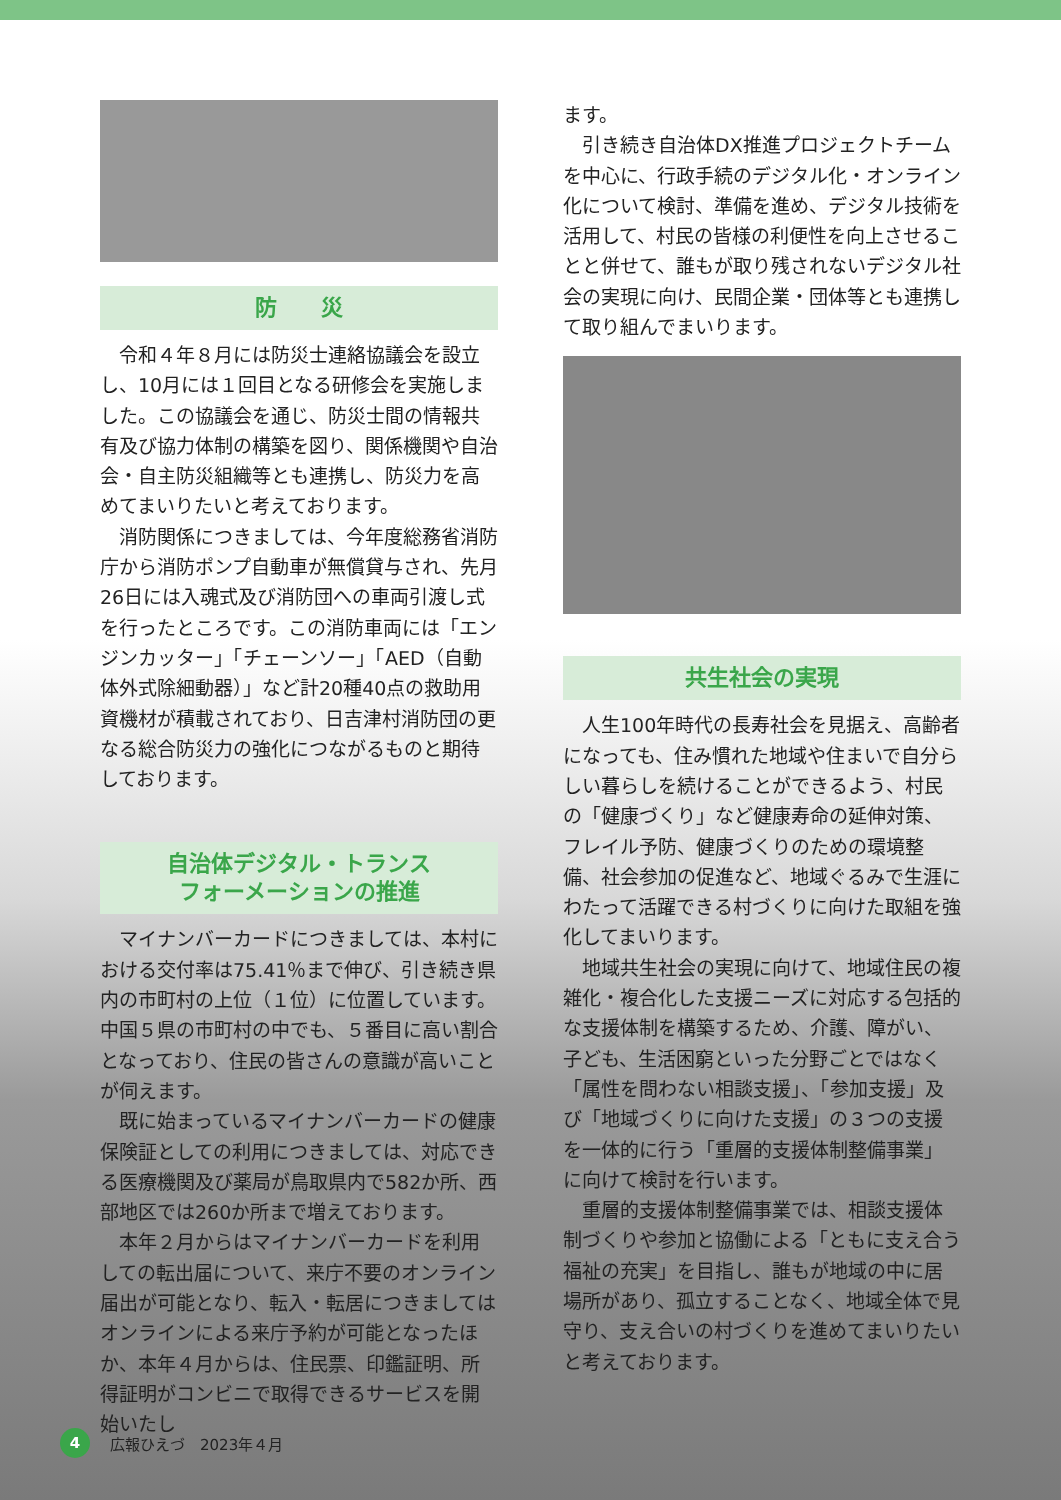防　　災
令和４年８月には防災士連絡協議会を設立し、10月には１回目となる研修会を実施しました。この協議会を通じ、防災士間の情報共有及び協力体制の構築を図り、関係機関や自治会・自主防災組織等とも連携し、防災力を高めてまいりたいと考えております。
消防関係につきましては、今年度総務省消防庁から消防ポンプ自動車が無償貸与され、先月26日には入魂式及び消防団への車両引渡し式を行ったところです。この消防車両には「エンジンカッター」「チェーンソー」「AED（自動体外式除細動器）」など計20種40点の救助用資機材が積載されており、日吉津村消防団の更なる総合防災力の強化につながるものと期待しております。
自治体デジタル・トランス
フォーメーションの推進
マイナンバーカードにつきましては、本村における交付率は75.41％まで伸び、引き続き県内の市町村の上位（１位）に位置しています。中国５県の市町村の中でも、５番目に高い割合となっており、住民の皆さんの意識が高いことが伺えます。
既に始まっているマイナンバーカードの健康保険証としての利用につきましては、対応できる医療機関及び薬局が鳥取県内で582か所、西部地区では260か所まで増えております。
本年２月からはマイナンバーカードを利用しての転出届について、来庁不要のオンライン届出が可能となり、転入・転居につきましてはオンラインによる来庁予約が可能となったほか、本年４月からは、住民票、印鑑証明、所得証明がコンビニで取得できるサービスを開始いたし
ます。
引き続き自治体DX推進プロジェクトチームを中心に、行政手続のデジタル化・オンライン化について検討、準備を進め、デジタル技術を活用して、村民の皆様の利便性を向上させることと併せて、誰もが取り残されないデジタル社会の実現に向け、民間企業・団体等とも連携して取り組んでまいります。
共生社会の実現
人生100年時代の長寿社会を見据え、高齢者になっても、住み慣れた地域や住まいで自分らしい暮らしを続けることができるよう、村民の「健康づくり」など健康寿命の延伸対策、フレイル予防、健康づくりのための環境整備、社会参加の促進など、地域ぐるみで生涯にわたって活躍できる村づくりに向けた取組を強化してまいります。
地域共生社会の実現に向けて、地域住民の複雑化・複合化した支援ニーズに対応する包括的な支援体制を構築するため、介護、障がい、子ども、生活困窮といった分野ごとではなく「属性を問わない相談支援」、「参加支援」及び「地域づくりに向けた支援」の３つの支援を一体的に行う「重層的支援体制整備事業」に向けて検討を行います。
重層的支援体制整備事業では、相談支援体制づくりや参加と協働による「ともに支え合う福祉の充実」を目指し、誰もが地域の中に居場所があり、孤立することなく、地域全体で見守り、支え合いの村づくりを進めてまいりたいと考えております。
4
広報ひえづ　2023年４月